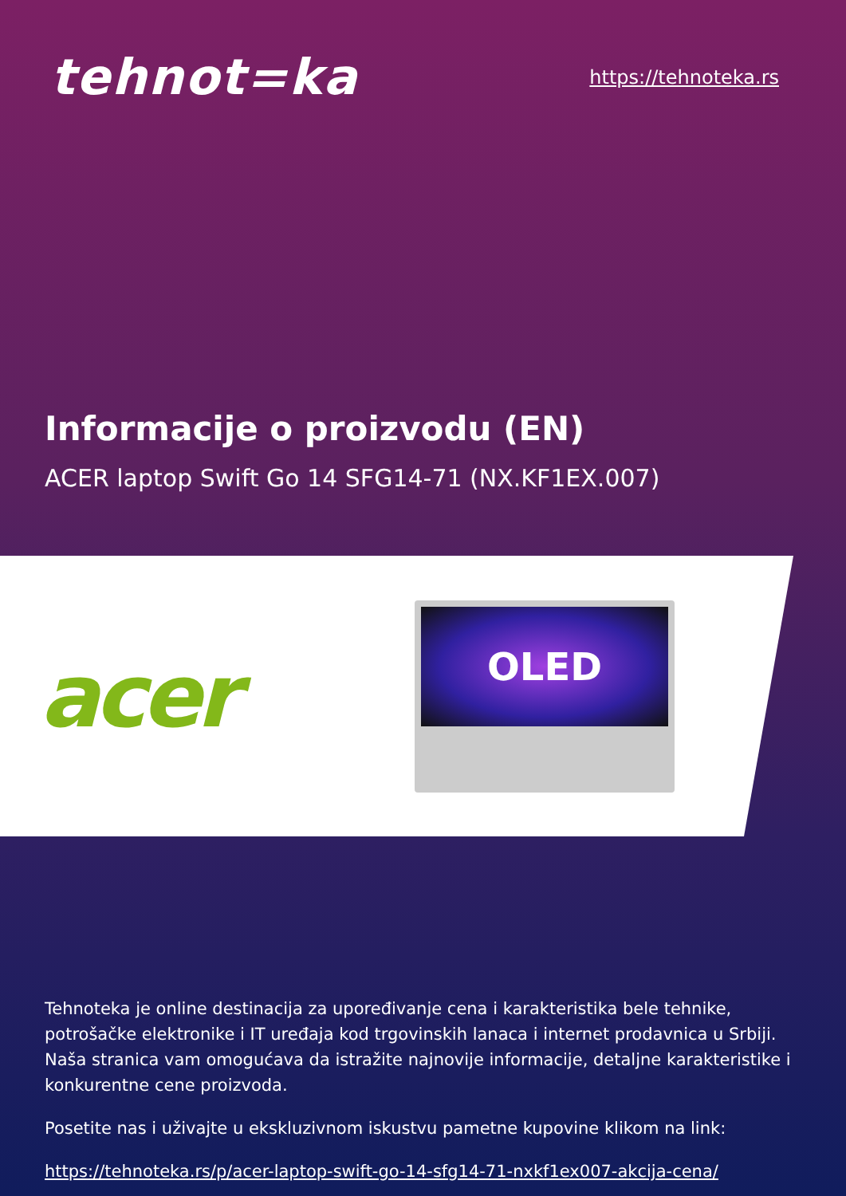tehnot=ka
https://tehnoteka.rs
Informacije o proizvodu (EN)
ACER laptop Swift Go 14 SFG14-71 (NX.KF1EX.007)
acer
OLED
Tehnoteka je online destinacija za upoređivanje cena i karakteristika bele tehnike, potrošačke elektronike i IT uređaja kod trgovinskih lanaca i internet prodavnica u Srbiji. Naša stranica vam omogućava da istražite najnovije informacije, detaljne karakteristike i konkurentne cene proizvoda.
Posetite nas i uživajte u ekskluzivnom iskustvu pametne kupovine klikom na link:
https://tehnoteka.rs/p/acer-laptop-swift-go-14-sfg14-71-nxkf1ex007-akcija-cena/